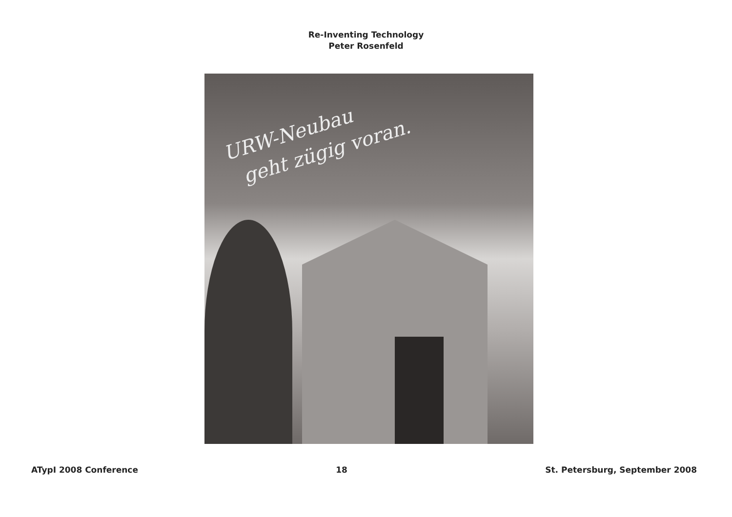Re-Inventing Technology
Peter Rosenfeld
URW-Neubau
geht zügig voran.
ATypI 2008 Conference 18 St. Petersburg, September 2008